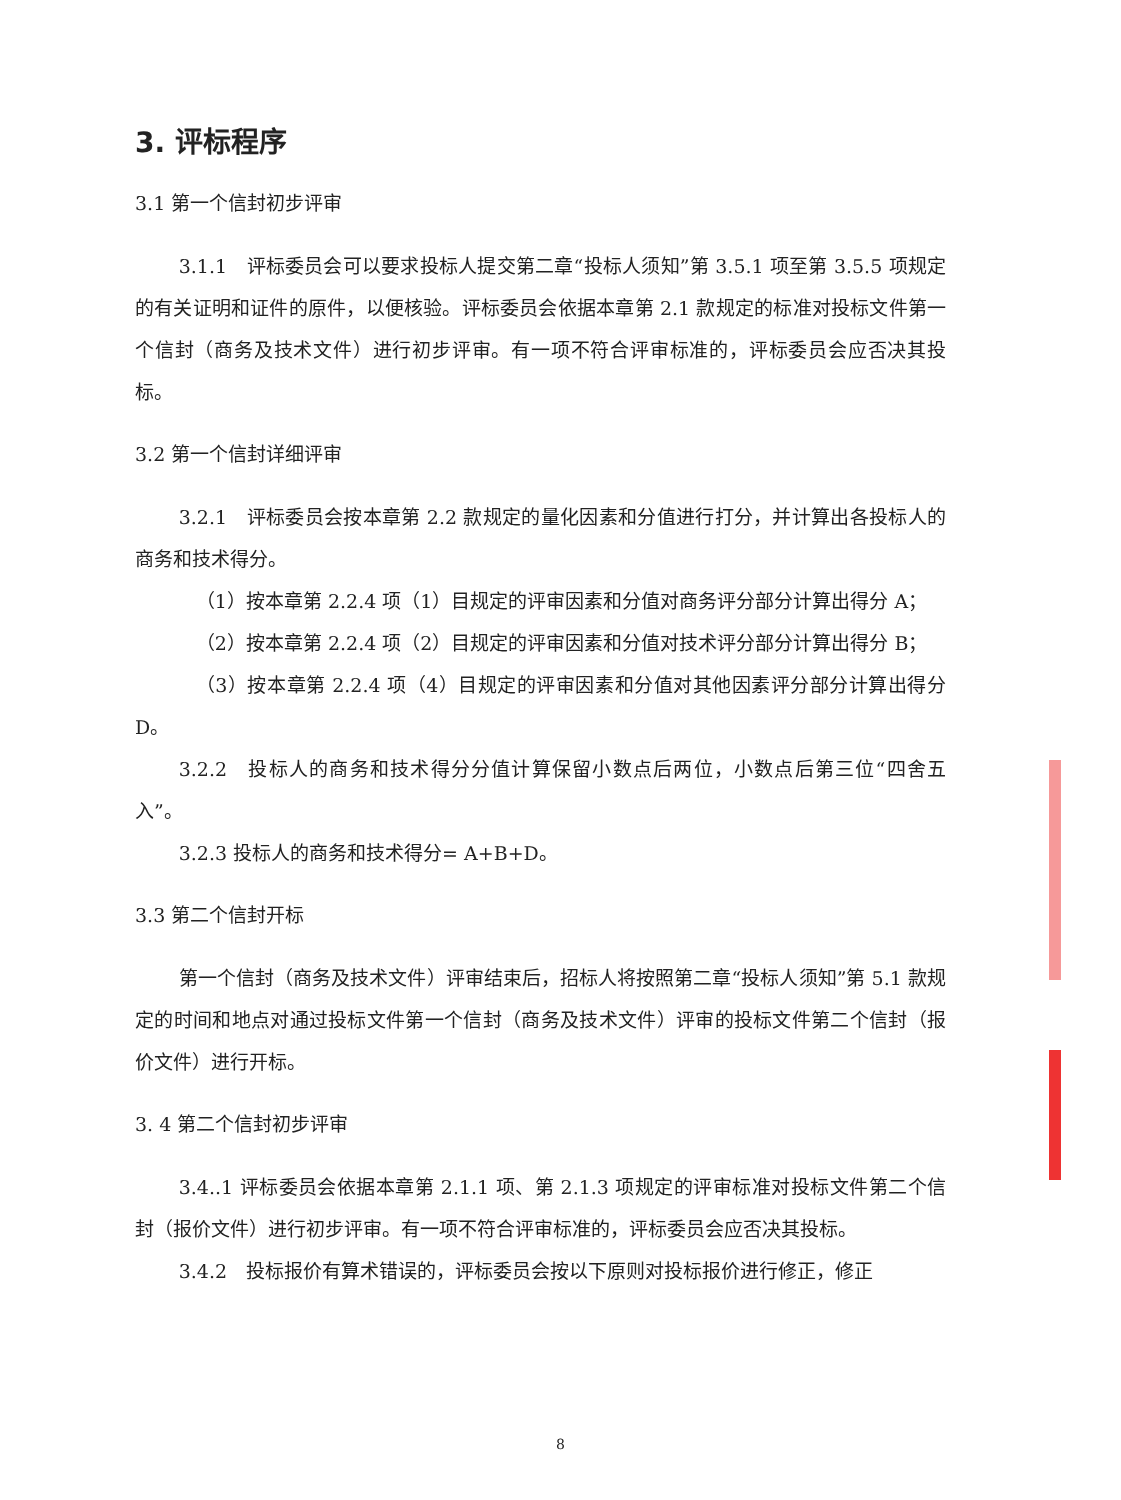3. 评标程序
3.1 第一个信封初步评审
3.1.1　评标委员会可以要求投标人提交第二章“投标人须知”第 3.5.1 项至第 3.5.5 项规定的有关证明和证件的原件，以便核验。评标委员会依据本章第 2.1 款规定的标准对投标文件第一个信封（商务及技术文件）进行初步评审。有一项不符合评审标准的，评标委员会应否决其投标。
3.2 第一个信封详细评审
3.2.1　评标委员会按本章第 2.2 款规定的量化因素和分值进行打分，并计算出各投标人的商务和技术得分。
（1）按本章第 2.2.4 项（1）目规定的评审因素和分值对商务评分部分计算出得分 A；
（2）按本章第 2.2.4 项（2）目规定的评审因素和分值对技术评分部分计算出得分 B；
（3）按本章第 2.2.4 项（4）目规定的评审因素和分值对其他因素评分部分计算出得分 D。
3.2.2　投标人的商务和技术得分分值计算保留小数点后两位，小数点后第三位“四舍五入”。
3.2.3 投标人的商务和技术得分= A+B+D。
3.3 第二个信封开标
第一个信封（商务及技术文件）评审结束后，招标人将按照第二章“投标人须知”第 5.1 款规定的时间和地点对通过投标文件第一个信封（商务及技术文件）评审的投标文件第二个信封（报价文件）进行开标。
3. 4 第二个信封初步评审
3.4..1 评标委员会依据本章第 2.1.1 项、第 2.1.3 项规定的评审标准对投标文件第二个信封（报价文件）进行初步评审。有一项不符合评审标准的，评标委员会应否决其投标。
3.4.2　投标报价有算术错误的，评标委员会按以下原则对投标报价进行修正，修正
8